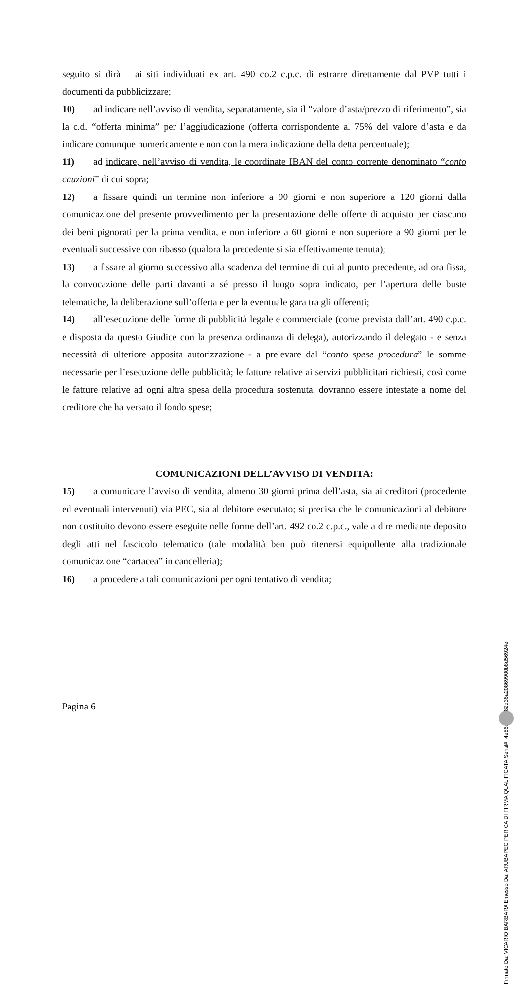seguito si dirà – ai siti individuati ex art. 490 co.2 c.p.c. di estrarre direttamente dal PVP tutti i documenti da pubblicizzare;
10) ad indicare nell’avviso di vendita, separatamente, sia il “valore d’asta/prezzo di riferimento”, sia la c.d. “offerta minima” per l’aggiudicazione (offerta corrispondente al 75% del valore d’asta e da indicare comunque numericamente e non con la mera indicazione della detta percentuale);
11) ad indicare, nell’avviso di vendita, le coordinate IBAN del conto corrente denominato “conto cauzioni” di cui sopra;
12) a fissare quindi un termine non inferiore a 90 giorni e non superiore a 120 giorni dalla comunicazione del presente provvedimento per la presentazione delle offerte di acquisto per ciascuno dei beni pignorati per la prima vendita, e non inferiore a 60 giorni e non superiore a 90 giorni per le eventuali successive con ribasso (qualora la precedente si sia effettivamente tenuta);
13) a fissare al giorno successivo alla scadenza del termine di cui al punto precedente, ad ora fissa, la convocazione delle parti davanti a sé presso il luogo sopra indicato, per l’apertura delle buste telematiche, la deliberazione sull’offerta e per la eventuale gara tra gli offerenti;
14) all’esecuzione delle forme di pubblicità legale e commerciale (come prevista dall’art. 490 c.p.c. e disposta da questo Giudice con la presenza ordinanza di delega), autorizzando il delegato - e senza necessità di ulteriore apposita autorizzazione - a prelevare dal “conto spese procedura” le somme necessarie per l’esecuzione delle pubblicità; le fatture relative ai servizi pubblicitari richiesti, così come le fatture relative ad ogni altra spesa della procedura sostenuta, dovranno essere intestate a nome del creditore che ha versato il fondo spese;
COMUNICAZIONI DELL’AVVISO DI VENDITA:
15) a comunicare l’avviso di vendita, almeno 30 giorni prima dell’asta, sia ai creditori (procedente ed eventuali intervenuti) via PEC, sia al debitore esecutato; si precisa che le comunicazioni al debitore non costituito devono essere eseguite nelle forme dell’art. 492 co.2 c.p.c., vale a dire mediante deposito degli atti nel fascicolo telematico (tale modalità ben può ritenersi equipollente alla tradizionale comunicazione “cartacea” in cancelleria);
16) a procedere a tali comunicazioni per ogni tentativo di vendita;
Pagina 6
Firmato Da: VICARIO BARBARA Emesso Da: ARUBAPEC PER CA DI FIRMA QUALIFICATA Serial#: 4e86de77782d36a20869900b8d56924e